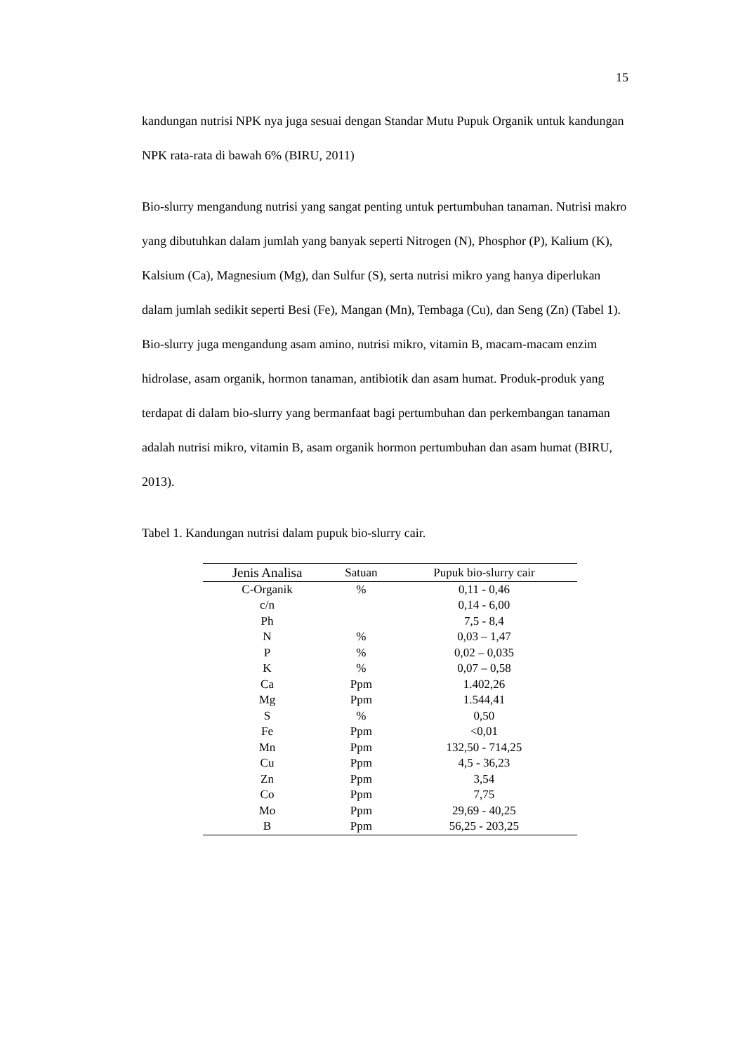15
kandungan nutrisi NPK nya juga sesuai dengan Standar Mutu Pupuk Organik untuk kandungan NPK rata-rata di bawah 6% (BIRU, 2011)
Bio-slurry mengandung nutrisi yang sangat penting untuk pertumbuhan tanaman. Nutrisi makro yang dibutuhkan dalam jumlah yang banyak seperti Nitrogen (N), Phosphor (P), Kalium (K), Kalsium (Ca), Magnesium (Mg), dan Sulfur (S), serta nutrisi mikro yang hanya diperlukan dalam jumlah sedikit seperti Besi (Fe), Mangan (Mn), Tembaga (Cu), dan Seng (Zn) (Tabel 1). Bio-slurry juga mengandung asam amino, nutrisi mikro, vitamin B, macam-macam enzim hidrolase, asam organik, hormon tanaman, antibiotik dan asam humat. Produk-produk yang terdapat di dalam bio-slurry yang bermanfaat bagi pertumbuhan dan perkembangan tanaman adalah nutrisi mikro, vitamin B, asam organik hormon pertumbuhan dan asam humat (BIRU, 2013).
Tabel 1. Kandungan nutrisi dalam pupuk bio-slurry cair.
| Jenis Analisa | Satuan | Pupuk bio-slurry cair |
| --- | --- | --- |
| C-Organik | % | 0,11 - 0,46 |
| c/n | | 0,14 - 6,00 |
| Ph | | 7,5 - 8,4 |
| N | % | 0,03 – 1,47 |
| P | % | 0,02 – 0,035 |
| K | % | 0,07 – 0,58 |
| Ca | Ppm | 1.402,26 |
| Mg | Ppm | 1.544,41 |
| S | % | 0,50 |
| Fe | Ppm | <0,01 |
| Mn | Ppm | 132,50 - 714,25 |
| Cu | Ppm | 4,5 - 36,23 |
| Zn | Ppm | 3,54 |
| Co | Ppm | 7,75 |
| Mo | Ppm | 29,69 - 40,25 |
| B | Ppm | 56,25 - 203,25 |